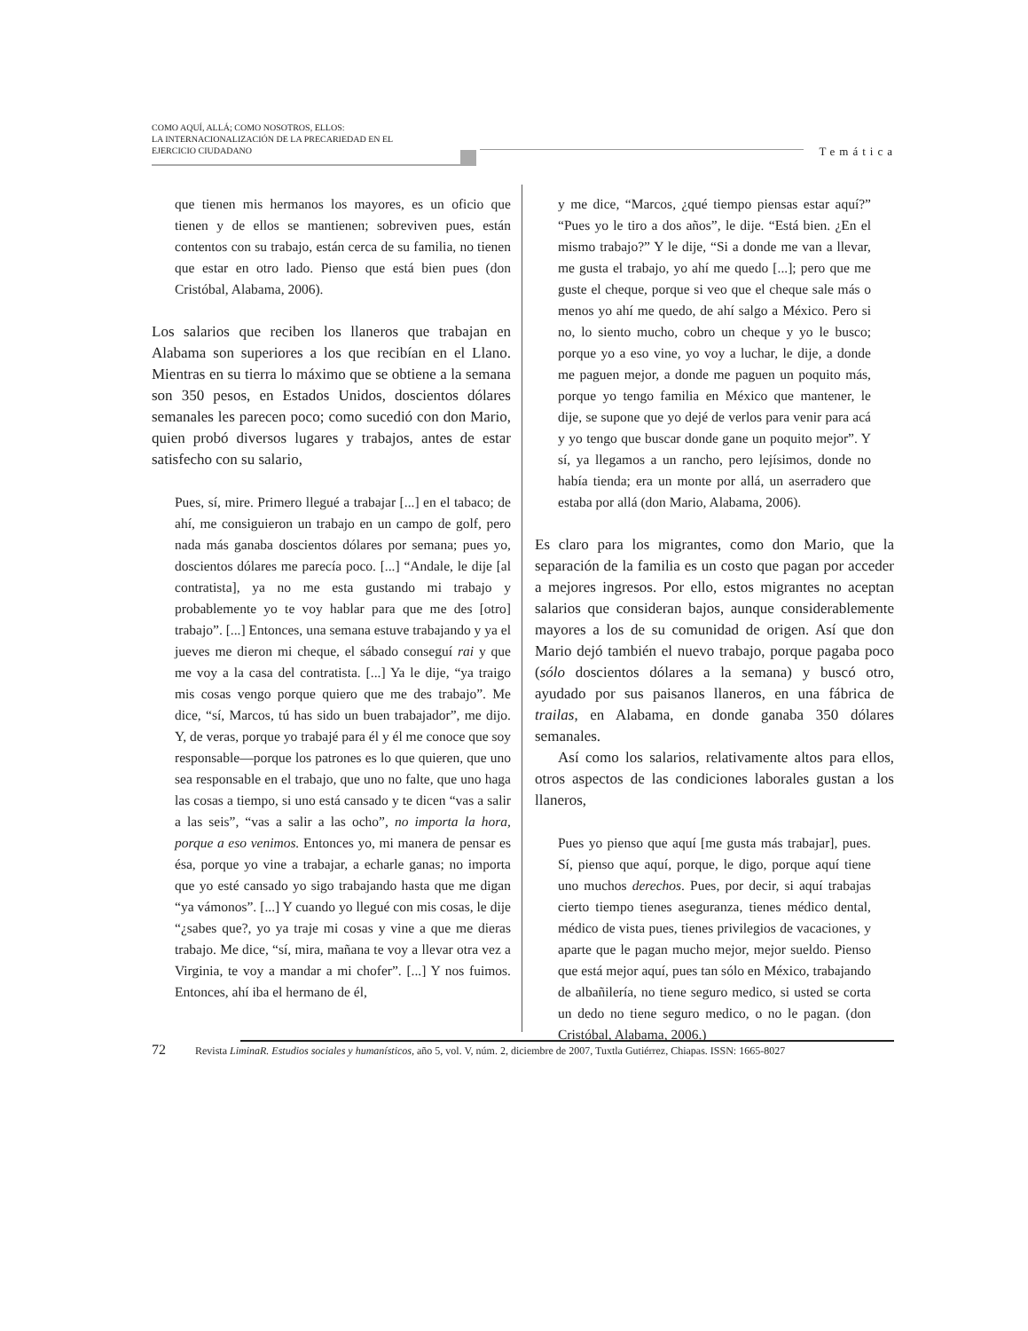COMO AQUÍ, ALLÁ; COMO NOSOTROS, ELLOS:
LA INTERNACIONALIZACIÓN DE LA PRECARIEDAD EN EL
EJERCICIO CIUDADANO
Temática
que tienen mis hermanos los mayores, es un oficio que tienen y de ellos se mantienen; sobreviven pues, están contentos con su trabajo, están cerca de su familia, no tienen que estar en otro lado. Pienso que está bien pues (don Cristóbal, Alabama, 2006).
Los salarios que reciben los llaneros que trabajan en Alabama son superiores a los que recibían en el Llano. Mientras en su tierra lo máximo que se obtiene a la semana son 350 pesos, en Estados Unidos, doscientos dólares semanales les parecen poco; como sucedió con don Mario, quien probó diversos lugares y trabajos, antes de estar satisfecho con su salario,
Pues, sí, mire. Primero llegué a trabajar [...] en el tabaco; de ahí, me consiguieron un trabajo en un campo de golf, pero nada más ganaba doscientos dólares por semana; pues yo, doscientos dólares me parecía poco. [...] “Andale, le dije [al contratista], ya no me esta gustando mi trabajo y probablemente yo te voy hablar para que me des [otro] trabajo”. [...] Entonces, una semana estuve trabajando y ya el jueves me dieron mi cheque, el sábado conseguí rai y que me voy a la casa del contratista. [...] Ya le dije, “ya traigo mis cosas vengo porque quiero que me des trabajo”. Me dice, “sí, Marcos, tú has sido un buen trabajador”, me dijo. Y, de veras, porque yo trabajé para él y él me conoce que soy responsable—porque los patrones es lo que quieren, que uno sea responsable en el trabajo, que uno no falte, que uno haga las cosas a tiempo, si uno está cansado y te dicen “vas a salir a las seis”, “vas a salir a las ocho”, no importa la hora, porque a eso venimos. Entonces yo, mi manera de pensar es ésa, porque yo vine a trabajar, a echarle ganas; no importa que yo esté cansado yo sigo trabajando hasta que me digan “ya vámonos”. [...] Y cuando yo llegué con mis cosas, le dije “¿sabes que?, yo ya traje mi cosas y vine a que me dieras trabajo. Me dice, “sí, mira, mañana te voy a llevar otra vez a Virginia, te voy a mandar a mi chofer”. [...] Y nos fuimos. Entonces, ahí iba el hermano de él,
y me dice, “Marcos, ¿qué tiempo piensas estar aquí?” “Pues yo le tiro a dos años”, le dije. “Está bien. ¿En el mismo trabajo?” Y le dije, “Si a donde me van a llevar, me gusta el trabajo, yo ahí me quedo [...]; pero que me guste el cheque, porque si veo que el cheque sale más o menos yo ahí me quedo, de ahí salgo a México. Pero si no, lo siento mucho, cobro un cheque y yo le busco; porque yo a eso vine, yo voy a luchar, le dije, a donde me paguen mejor, a donde me paguen un poquito más, porque yo tengo familia en México que mantener, le dije, se supone que yo dejé de verlos para venir para acá y yo tengo que buscar donde gane un poquito mejor”. Y sí, ya llegamos a un rancho, pero lejísimos, donde no había tienda; era un monte por allá, un aserradero que estaba por allá (don Mario, Alabama, 2006).
Es claro para los migrantes, como don Mario, que la separación de la familia es un costo que pagan por acceder a mejores ingresos. Por ello, estos migrantes no aceptan salarios que consideran bajos, aunque considerablemente mayores a los de su comunidad de origen. Así que don Mario dejó también el nuevo trabajo, porque pagaba poco (sólo doscientos dólares a la semana) y buscó otro, ayudado por sus paisanos llaneros, en una fábrica de trailas, en Alabama, en donde ganaba 350 dólares semanales.
Así como los salarios, relativamente altos para ellos, otros aspectos de las condiciones laborales gustan a los llaneros,
Pues yo pienso que aquí [me gusta más trabajar], pues. Sí, pienso que aquí, porque, le digo, porque aquí tiene uno muchos derechos. Pues, por decir, si aquí trabajas cierto tiempo tienes aseguranza, tienes médico dental, médico de vista pues, tienes privilegios de vacaciones, y aparte que le pagan mucho mejor, mejor sueldo. Pienso que está mejor aquí, pues tan sólo en México, trabajando de albañilería, no tiene seguro medico, si usted se corta un dedo no tiene seguro medico, o no le pagan. (don Cristóbal, Alabama, 2006.)
72 Revista LiminaR. Estudios sociales y humanísticos, año 5, vol. V, núm. 2, diciembre de 2007, Tuxtla Gutiérrez, Chiapas. ISSN: 1665-8027